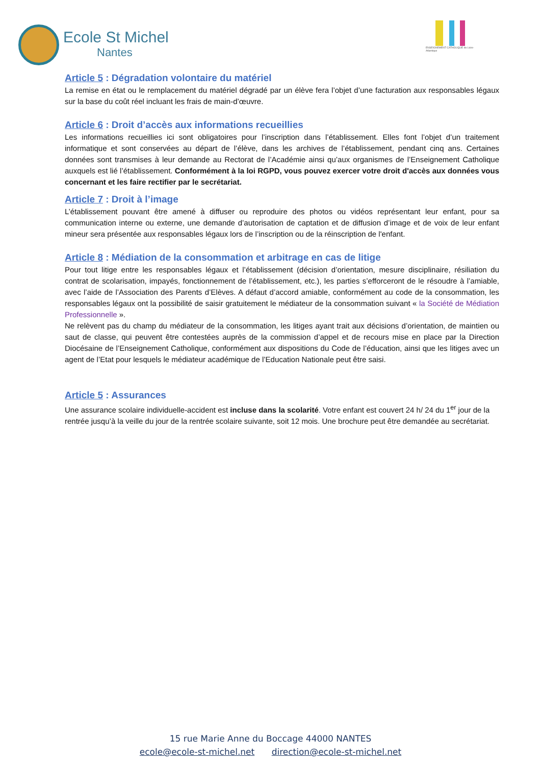Ecole St Michel
Nantes
ENSEIGNEMENT CATHOLIQUE de Loire-Atlantique
Article 5 : Dégradation volontaire du matériel
La remise en état ou le remplacement du matériel dégradé par un élève fera l’objet d’une facturation aux responsables légaux sur la base du coût réel incluant les frais de main-d’œuvre.
Article 6 : Droit d’accès aux informations recueillies
Les informations recueillies ici sont obligatoires pour l’inscription dans l’établissement. Elles font l’objet d’un traitement informatique et sont conservées au départ de l’élève, dans les archives de l’établissement, pendant cinq ans. Certaines données sont transmises à leur demande au Rectorat de l’Académie ainsi qu’aux organismes de l’Enseignement Catholique auxquels est lié l’établissement. Conformément à la loi RGPD, vous pouvez exercer votre droit d'accès aux données vous concernant et les faire rectifier par le secrétariat.
Article 7 : Droit à l’image
L’établissement pouvant être amené à diffuser ou reproduire des photos ou vidéos représentant leur enfant, pour sa communication interne ou externe, une demande d’autorisation de captation et de diffusion d’image et de voix de leur enfant mineur sera présentée aux responsables légaux lors de l’inscription ou de la réinscription de l'enfant.
Article 8 : Médiation de la consommation et arbitrage en cas de litige
Pour tout litige entre les responsables légaux et l’établissement (décision d’orientation, mesure disciplinaire, résiliation du contrat de scolarisation, impayés, fonctionnement de l’établissement, etc.), les parties s’efforceront de le résoudre à l’amiable, avec l’aide de l’Association des Parents d’Elèves. A défaut d’accord amiable, conformément au code de la consommation, les responsables légaux ont la possibilité de saisir gratuitement le médiateur de la consommation suivant « la Société de Médiation Professionnelle ».
Ne relèvent pas du champ du médiateur de la consommation, les litiges ayant trait aux décisions d’orientation, de maintien ou saut de classe, qui peuvent être contestées auprès de la commission d’appel et de recours mise en place par la Direction Diocésaine de l’Enseignement Catholique, conformément aux dispositions du Code de l’éducation, ainsi que les litiges avec un agent de l’Etat pour lesquels le médiateur académique de l’Education Nationale peut être saisi.
Article 5 : Assurances
Une assurance scolaire individuelle-accident est incluse dans la scolarité. Votre enfant est couvert 24 h/ 24 du 1<sup>er</sup> jour de la rentrée jusqu’à la veille du jour de la rentrée scolaire suivante, soit 12 mois. Une brochure peut être demandée au secrétariat.
15 rue Marie Anne du Boccage 44000 NANTES
ecole@ecole-st-michel.net direction@ecole-st-michel.net